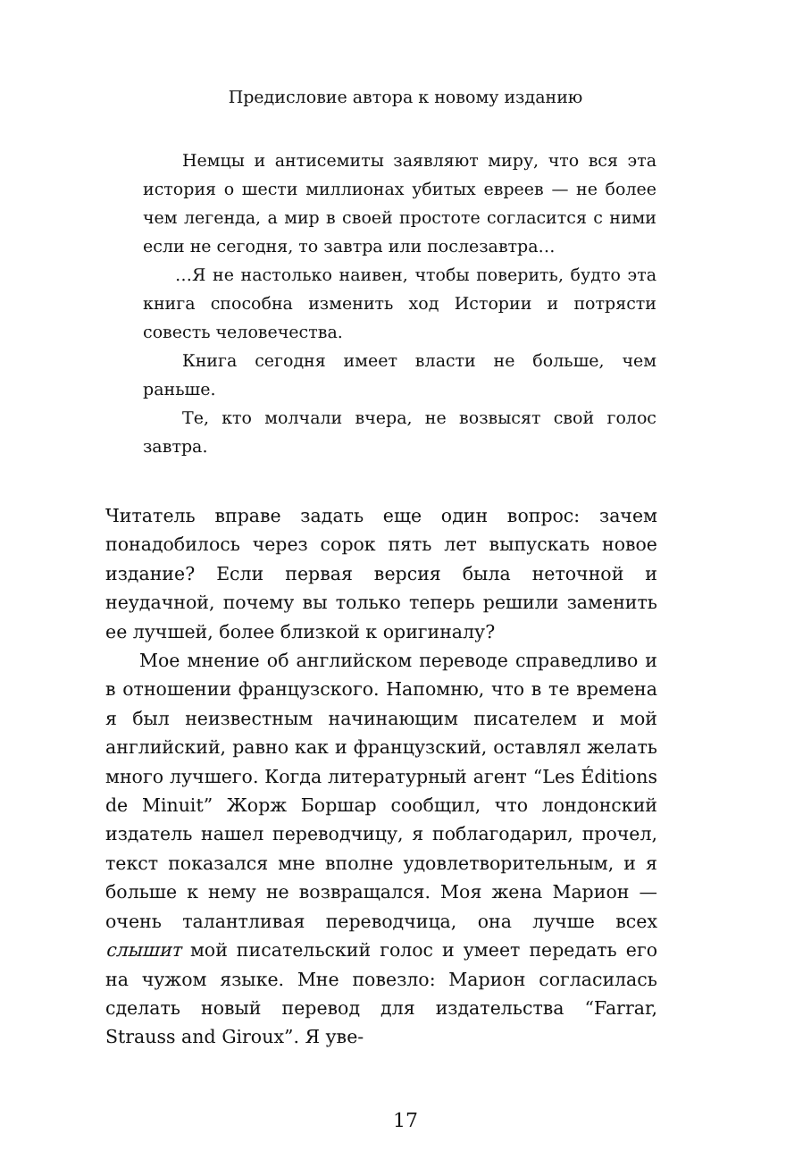Предисловие автора к новому изданию
Немцы и антисемиты заявляют миру, что вся эта история о шести миллионах убитых евреев — не более чем легенда, а мир в своей простоте согласится с ними если не сегодня, то завтра или послезавтра…
…Я не настолько наивен, чтобы поверить, будто эта книга способна изменить ход Истории и потрясти совесть человечества.
Книга сегодня имеет власти не больше, чем раньше.
Те, кто молчали вчера, не возвысят свой голос завтра.
Читатель вправе задать еще один вопрос: зачем понадобилось через сорок пять лет выпускать новое издание? Если первая версия была неточной и неудачной, почему вы только теперь решили заменить ее лучшей, более близкой к оригиналу?
Мое мнение об английском переводе справедливо и в отношении французского. Напомню, что в те времена я был неизвестным начинающим писателем и мой английский, равно как и французский, оставлял желать много лучшего. Когда литературный агент “Les Éditions de Minuit” Жорж Боршар сообщил, что лондонский издатель нашел переводчицу, я поблагодарил, прочел, текст показался мне вполне удовлетворительным, и я больше к нему не возвращался. Моя жена Марион — очень талантливая переводчица, она лучше всех слышит мой писательский голос и умеет передать его на чужом языке. Мне повезло: Марион согласилась сделать новый перевод для издательства “Farrar, Strauss and Giroux”. Я уве-
17